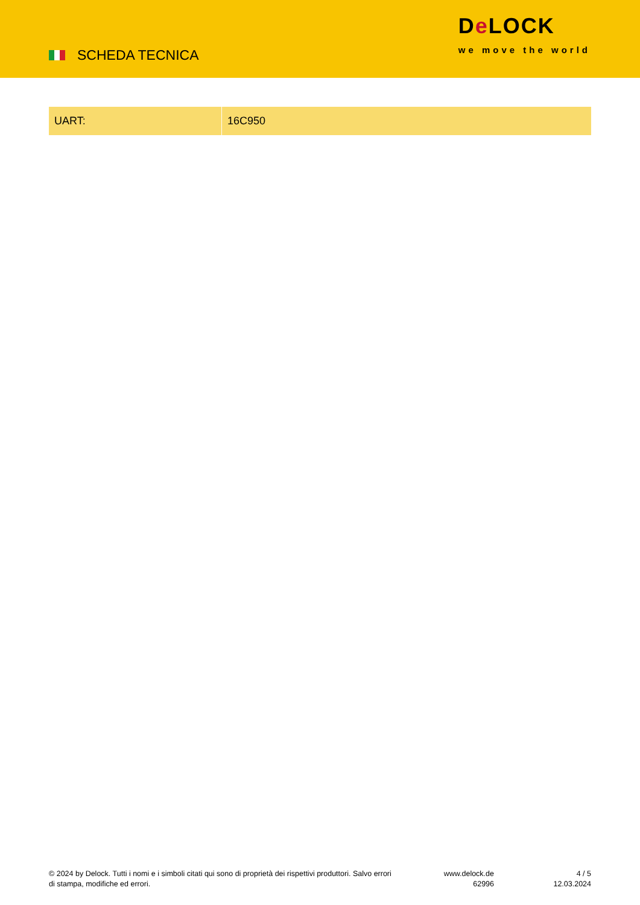SCHEDA TECNICA
De LOCK
we move the world
| UART: | 16C950 |
© 2024 by Delock. Tutti i nomi e i simboli citati qui sono di proprietà dei rispettivi produttori. Salvo errori di stampa, modifiche ed errori.
www.delock.de
62996
4 / 5
12.03.2024